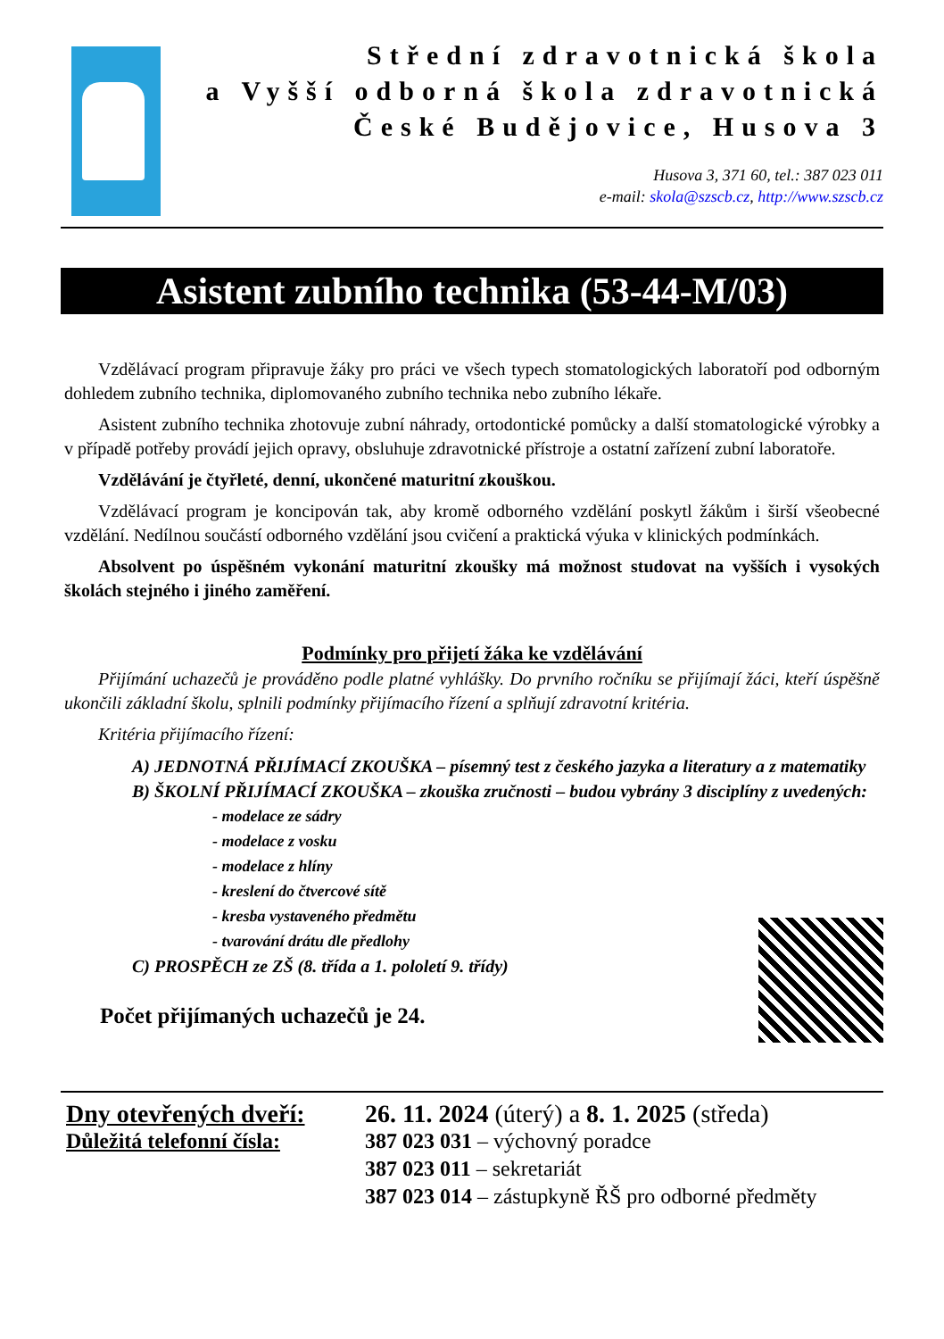Střední zdravotnická škola
a Vyšší odborná škola zdravotnická
České Budějovice, Husova 3
Husova 3, 371 60, tel.: 387 023 011
e-mail: skola@szscb.cz, http://www.szscb.cz
Asistent zubního technika (53-44-M/03)
Vzdělávací program připravuje žáky pro práci ve všech typech stomatologických laboratoří pod odborným dohledem zubního technika, diplomovaného zubního technika nebo zubního lékaře.
Asistent zubního technika zhotovuje zubní náhrady, ortodontické pomůcky a další stomatologické výrobky a v případě potřeby provádí jejich opravy, obsluhuje zdravotnické přístroje a ostatní zařízení zubní laboratoře.
Vzdělávání je čtyřleté, denní, ukončené maturitní zkouškou.
Vzdělávací program je koncipován tak, aby kromě odborného vzdělání poskytl žákům i širší všeobecné vzdělání. Nedílnou součástí odborného vzdělání jsou cvičení a praktická výuka v klinických podmínkách.
Absolvent po úspěšném vykonání maturitní zkoušky má možnost studovat na vyšších i vysokých školách stejného i jiného zaměření.
Podmínky pro přijetí žáka ke vzdělávání
Přijímání uchazečů je prováděno podle platné vyhlášky. Do prvního ročníku se přijímají žáci, kteří úspěšně ukončili základní školu, splnili podmínky přijímacího řízení a splňují zdravotní kritéria.
Kritéria přijímacího řízení:
A) JEDNOTNÁ PŘIJÍMACÍ ZKOUŠKA – písemný test z českého jazyka a literatury a z matematiky
B) ŠKOLNÍ PŘIJÍMACÍ ZKOUŠKA – zkouška zručnosti – budou vybrány 3 disciplíny z uvedených:
- modelace ze sádry
- modelace z vosku
- modelace z hlíny
- kreslení do čtvercové sítě
- kresba vystaveného předmětu
- tvarování drátu dle předlohy
C) PROSPĚCH ze ZŠ (8. třída a 1. pololetí 9. třídy)
Počet přijímaných uchazečů je 24.
Dny otevřených dveří:
26. 11. 2024 (úterý) a 8. 1. 2025 (středa)
Důležitá telefonní čísla:
387 023 031 – výchovný poradce
387 023 011 – sekretariát
387 023 014 – zástupkyně ŘŠ pro odborné předměty